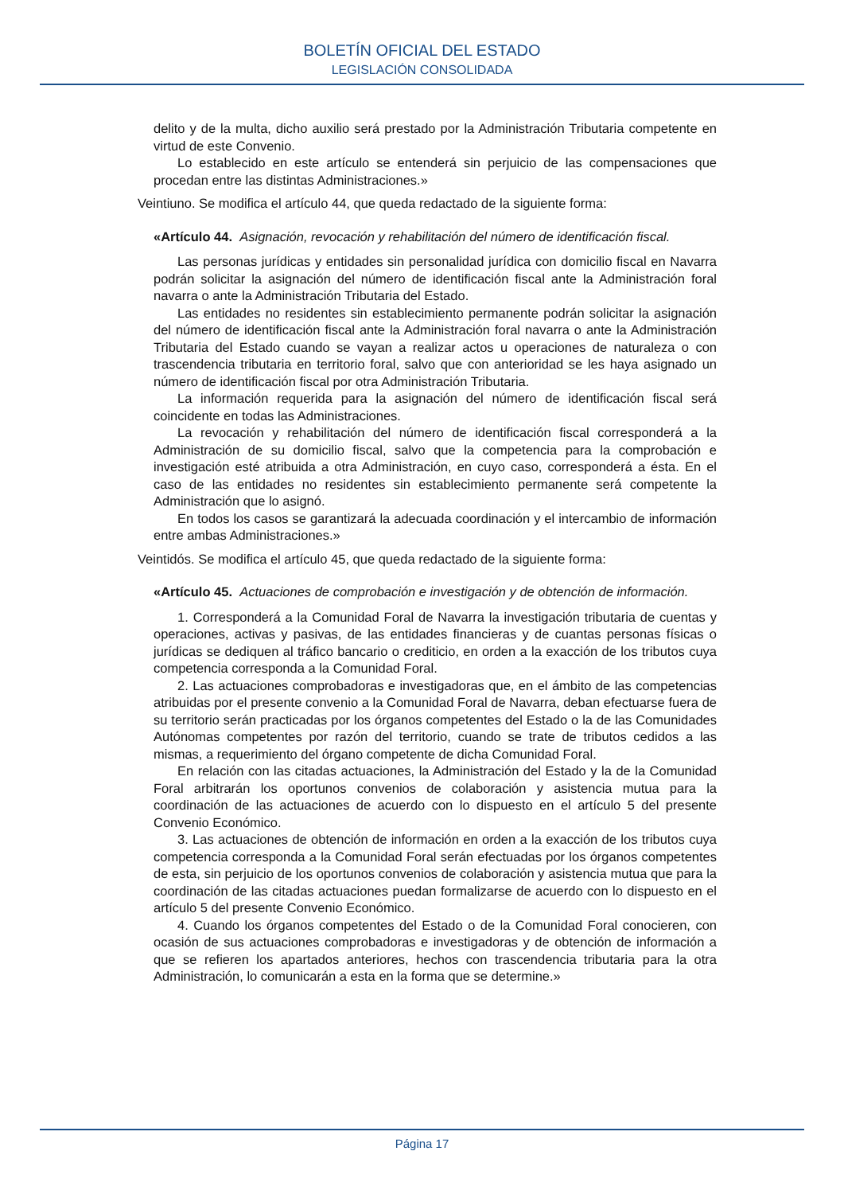BOLETÍN OFICIAL DEL ESTADO
LEGISLACIÓN CONSOLIDADA
delito y de la multa, dicho auxilio será prestado por la Administración Tributaria competente en virtud de este Convenio.
Lo establecido en este artículo se entenderá sin perjuicio de las compensaciones que procedan entre las distintas Administraciones.»
Veintiuno. Se modifica el artículo 44, que queda redactado de la siguiente forma:
«Artículo 44. Asignación, revocación y rehabilitación del número de identificación fiscal.
Las personas jurídicas y entidades sin personalidad jurídica con domicilio fiscal en Navarra podrán solicitar la asignación del número de identificación fiscal ante la Administración foral navarra o ante la Administración Tributaria del Estado.
Las entidades no residentes sin establecimiento permanente podrán solicitar la asignación del número de identificación fiscal ante la Administración foral navarra o ante la Administración Tributaria del Estado cuando se vayan a realizar actos u operaciones de naturaleza o con trascendencia tributaria en territorio foral, salvo que con anterioridad se les haya asignado un número de identificación fiscal por otra Administración Tributaria.
La información requerida para la asignación del número de identificación fiscal será coincidente en todas las Administraciones.
La revocación y rehabilitación del número de identificación fiscal corresponderá a la Administración de su domicilio fiscal, salvo que la competencia para la comprobación e investigación esté atribuida a otra Administración, en cuyo caso, corresponderá a ésta. En el caso de las entidades no residentes sin establecimiento permanente será competente la Administración que lo asignó.
En todos los casos se garantizará la adecuada coordinación y el intercambio de información entre ambas Administraciones.»
Veintidós. Se modifica el artículo 45, que queda redactado de la siguiente forma:
«Artículo 45. Actuaciones de comprobación e investigación y de obtención de información.
1. Corresponderá a la Comunidad Foral de Navarra la investigación tributaria de cuentas y operaciones, activas y pasivas, de las entidades financieras y de cuantas personas físicas o jurídicas se dediquen al tráfico bancario o crediticio, en orden a la exacción de los tributos cuya competencia corresponda a la Comunidad Foral.
2. Las actuaciones comprobadoras e investigadoras que, en el ámbito de las competencias atribuidas por el presente convenio a la Comunidad Foral de Navarra, deban efectuarse fuera de su territorio serán practicadas por los órganos competentes del Estado o la de las Comunidades Autónomas competentes por razón del territorio, cuando se trate de tributos cedidos a las mismas, a requerimiento del órgano competente de dicha Comunidad Foral.
En relación con las citadas actuaciones, la Administración del Estado y la de la Comunidad Foral arbitrarán los oportunos convenios de colaboración y asistencia mutua para la coordinación de las actuaciones de acuerdo con lo dispuesto en el artículo 5 del presente Convenio Económico.
3. Las actuaciones de obtención de información en orden a la exacción de los tributos cuya competencia corresponda a la Comunidad Foral serán efectuadas por los órganos competentes de esta, sin perjuicio de los oportunos convenios de colaboración y asistencia mutua que para la coordinación de las citadas actuaciones puedan formalizarse de acuerdo con lo dispuesto en el artículo 5 del presente Convenio Económico.
4. Cuando los órganos competentes del Estado o de la Comunidad Foral conocieren, con ocasión de sus actuaciones comprobadoras e investigadoras y de obtención de información a que se refieren los apartados anteriores, hechos con trascendencia tributaria para la otra Administración, lo comunicarán a esta en la forma que se determine.»
Página 17